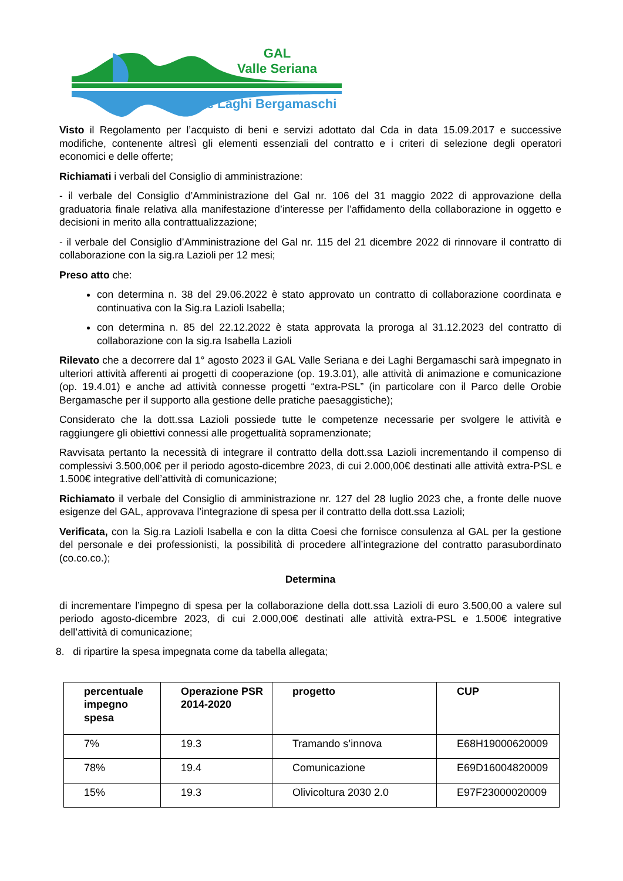GAL
Valle Seriana
e Laghi Bergamaschi
Visto il Regolamento per l’acquisto di beni e servizi adottato dal Cda in data 15.09.2017 e successive modifiche, contenente altresì gli elementi essenziali del contratto e i criteri di selezione degli operatori economici e delle offerte;
Richiamati i verbali del Consiglio di amministrazione:
- il verbale del Consiglio d’Amministrazione del Gal nr. 106 del 31 maggio 2022 di approvazione della graduatoria finale relativa alla manifestazione d’interesse per l’affidamento della collaborazione in oggetto e decisioni in merito alla contrattualizzazione;
- il verbale del Consiglio d’Amministrazione del Gal nr. 115 del 21 dicembre 2022 di rinnovare il contratto di collaborazione con la sig.ra Lazioli per 12 mesi;
Preso atto che:
con determina n. 38 del 29.06.2022 è stato approvato un contratto di collaborazione coordinata e continuativa con la Sig.ra Lazioli Isabella;
con determina n. 85 del 22.12.2022 è stata approvata la proroga al 31.12.2023 del contratto di collaborazione con la sig.ra Isabella Lazioli
Rilevato che a decorrere dal 1° agosto 2023 il GAL Valle Seriana e dei Laghi Bergamaschi sarà impegnato in ulteriori attività afferenti ai progetti di cooperazione (op. 19.3.01), alle attività di animazione e comunicazione (op. 19.4.01) e anche ad attività connesse progetti “extra-PSL” (in particolare con il Parco delle Orobie Bergamasche per il supporto alla gestione delle pratiche paesaggistiche);
Considerato che la dott.ssa Lazioli possiede tutte le competenze necessarie per svolgere le attività e raggiungere gli obiettivi connessi alle progettualità sopramenzionate;
Ravvisata pertanto la necessità di integrare il contratto della dott.ssa Lazioli incrementando il compenso di complessivi 3.500,00€ per il periodo agosto-dicembre 2023, di cui 2.000,00€ destinati alle attività extra-PSL e 1.500€ integrative dell’attività di comunicazione;
Richiamato il verbale del Consiglio di amministrazione nr. 127 del 28 luglio 2023 che, a fronte delle nuove esigenze del GAL, approvava l’integrazione di spesa per il contratto della dott.ssa Lazioli;
Verificata, con la Sig.ra Lazioli Isabella e con la ditta Coesi che fornisce consulenza al GAL per la gestione del personale e dei professionisti, la possibilità di procedere all’integrazione del contratto parasubordinato (co.co.co.);
Determina
di incrementare l’impegno di spesa per la collaborazione della dott.ssa Lazioli di euro 3.500,00 a valere sul periodo agosto-dicembre 2023, di cui 2.000,00€ destinati alle attività extra-PSL e 1.500€ integrative dell’attività di comunicazione;
8. di ripartire la spesa impegnata come da tabella allegata;
| percentuale impegno spesa | Operazione PSR 2014-2020 | progetto | CUP |
| --- | --- | --- | --- |
| 7% | 19.3 | Tramando s’innova | E68H19000620009 |
| 78% | 19.4 | Comunicazione | E69D16004820009 |
| 15% | 19.3 | Olivicoltura 2030 2.0 | E97F23000020009 |